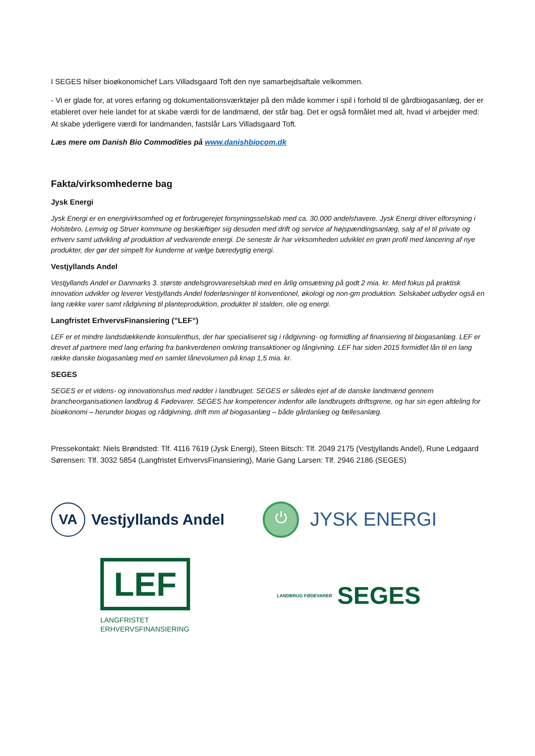I SEGES hilser bioøkonomichef Lars Villadsgaard Toft den nye samarbejdsaftale velkommen.
- Vi er glade for, at vores erfaring og dokumentationsværktøjer på den måde kommer i spil i forhold til de gårdbiogasanlæg, der er etableret over hele landet for at skabe værdi for de landmænd, der står bag. Det er også formålet med alt, hvad vi arbejder med: At skabe yderligere værdi for landmanden, fastslår Lars Villadsgaard Toft.
Læs mere om Danish Bio Commodities på www.danishbiocom.dk
Fakta/virksomhederne bag
Jysk Energi
Jysk Energi er en energivirksomhed og et forbrugerejet forsyningsselskab med ca. 30.000 andelshavere. Jysk Energi driver elforsyning i Holstebro, Lemvig og Struer kommune og beskæftiger sig desuden med drift og service af højspændingsanlæg, salg af el til private og erhverv samt udvikling af produktion af vedvarende energi. De seneste år har virksomheden udviklet en grøn profil med lancering af nye produkter, der gør det simpelt for kunderne at vælge bæredygtig energi.
Vestjyllands Andel
Vestjyllands Andel er Danmarks 3. største andelsgrovvareselskab med en årlig omsætning på godt 2 mia. kr. Med fokus på praktisk innovation udvikler og leverer Vestjyllands Andel foderløsninger til konventionel, økologi og non-gm produktion. Selskabet udbyder også en lang række varer samt rådgivning til planteproduktion, produkter til stalden, olie og energi.
Langfristet ErhvervsFinansiering (”LEF”)
LEF er et mindre landsdækkende konsulenthus, der har specialiseret sig i rådgivning- og formidling af finansiering til biogasanlæg. LEF er drevet af partnere med lang erfaring fra bankverdenen omkring transaktioner og långivning. LEF har siden 2015 formidlet lån til en lang række danske biogasanlæg med en samlet lånevolumen på knap 1,5 mia. kr.
SEGES
SEGES er et videns- og innovationshus med rødder i landbruget. SEGES er således ejet af de danske landmænd gennem brancheorganisationen landbrug & Fødevarer. SEGES har kompetencer indenfor alle landbrugets driftsgrene, og har sin egen afdeling for bioøkonomi – herunder biogas og rådgivning, drift mm af biogasanlæg – både gårdanlæg og fællesanlæg.
Pressekontakt: Niels Brøndsted: Tlf. 4116 7619 (Jysk Energi), Steen Bitsch: Tlf. 2049 2175 (Vestjyllands Andel), Rune Ledgaard Sørensen: Tlf. 3032 5854 (Langfristet ErhvervsFinansiering), Marie Gang Larsen: Tlf. 2946 2186 (SEGES)
VA
Vestjyllands Andel
⏻
JYSK ENERGI
LEF
LANGFRISTET
ERHVERVSFINANSIERING
LANDBRUG FØDEVARER SEGES